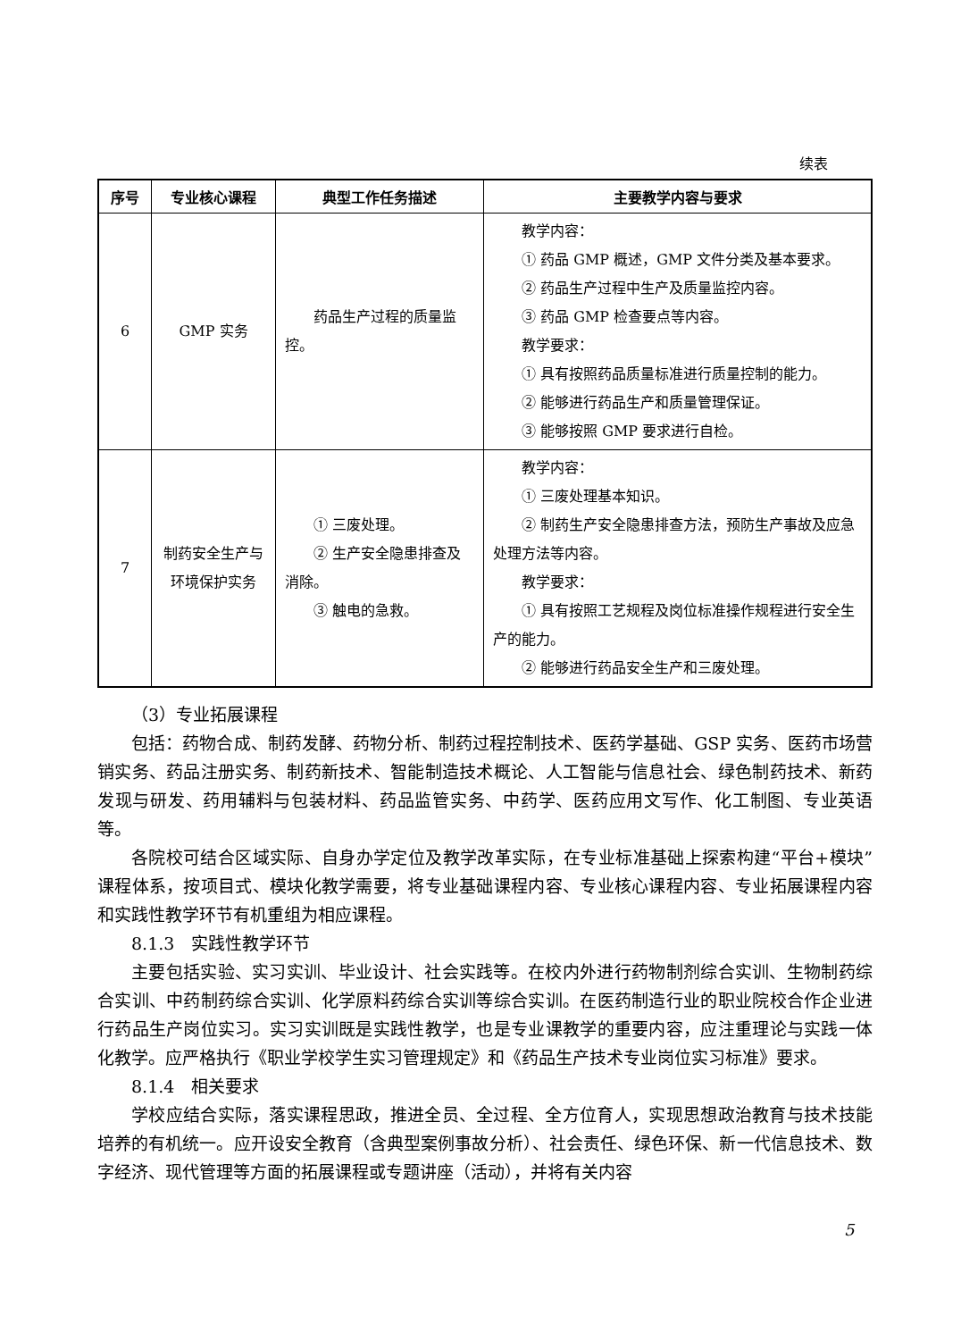续表
| 序号 | 专业核心课程 | 典型工作任务描述 | 主要教学内容与要求 |
| --- | --- | --- | --- |
| 6 | GMP 实务 | 药品生产过程的质量监控。 | 教学内容： ① 药品 GMP 概述，GMP 文件分类及基本要求。 ② 药品生产过程中生产及质量监控内容。 ③ 药品 GMP 检查要点等内容。 教学要求： ① 具有按照药品质量标准进行质量控制的能力。 ② 能够进行药品生产和质量管理保证。 ③ 能够按照 GMP 要求进行自检。 |
| 7 | 制药安全生产与环境保护实务 | ① 三废处理。 ② 生产安全隐患排查及消除。 ③ 触电的急救。 | 教学内容： ① 三废处理基本知识。 ② 制药生产安全隐患排查方法，预防生产事故及应急处理方法等内容。 教学要求： ① 具有按照工艺规程及岗位标准操作规程进行安全生产的能力。 ② 能够进行药品安全生产和三废处理。 |
（3）专业拓展课程
包括：药物合成、制药发酵、药物分析、制药过程控制技术、医药学基础、GSP 实务、医药市场营销实务、药品注册实务、制药新技术、智能制造技术概论、人工智能与信息社会、绿色制药技术、新药发现与研发、药用辅料与包装材料、药品监管实务、中药学、医药应用文写作、化工制图、专业英语等。
各院校可结合区域实际、自身办学定位及教学改革实际，在专业标准基础上探索构建“平台+模块”课程体系，按项目式、模块化教学需要，将专业基础课程内容、专业核心课程内容、专业拓展课程内容和实践性教学环节有机重组为相应课程。
8.1.3　实践性教学环节
主要包括实验、实习实训、毕业设计、社会实践等。在校内外进行药物制剂综合实训、生物制药综合实训、中药制药综合实训、化学原料药综合实训等综合实训。在医药制造行业的职业院校合作企业进行药品生产岗位实习。实习实训既是实践性教学，也是专业课教学的重要内容，应注重理论与实践一体化教学。应严格执行《职业学校学生实习管理规定》和《药品生产技术专业岗位实习标准》要求。
8.1.4　相关要求
学校应结合实际，落实课程思政，推进全员、全过程、全方位育人，实现思想政治教育与技术技能培养的有机统一。应开设安全教育（含典型案例事故分析）、社会责任、绿色环保、新一代信息技术、数字经济、现代管理等方面的拓展课程或专题讲座（活动），并将有关内容
5